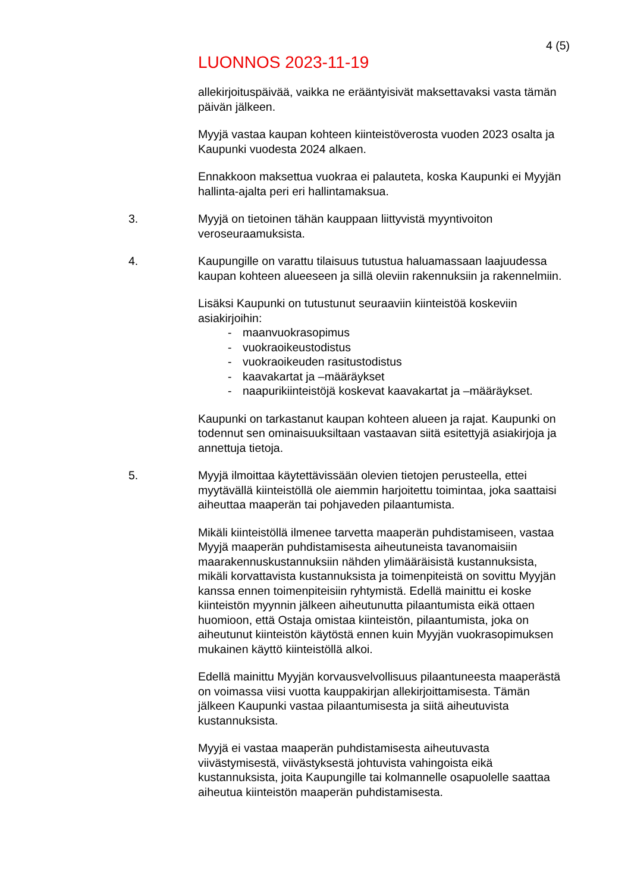4 (5)
LUONNOS 2023-11-19
allekirjoituspäivää, vaikka ne erääntyisivät maksettavaksi vasta tämän päivän jälkeen.
Myyjä vastaa kaupan kohteen kiinteistöverosta vuoden 2023 osalta ja Kaupunki vuodesta 2024 alkaen.
Ennakkoon maksettua vuokraa ei palauteta, koska Kaupunki ei Myyjän hallinta-ajalta peri eri hallintamaksua.
3. Myyjä on tietoinen tähän kauppaan liittyvistä myyntivoiton veroseuraamuksista.
4. Kaupungille on varattu tilaisuus tutustua haluamassaan laajuudessa kaupan kohteen alueeseen ja sillä oleviin rakennuksiin ja rakennelmiin.
Lisäksi Kaupunki on tutustunut seuraaviin kiinteistöä koskeviin asiakirjoihin:
- maanvuokrasopimus
- vuokraoikeustodistus
- vuokraoikeuden rasitustodistus
- kaavakartat ja –määräykset
- naapurikiinteistöjä koskevat kaavakartat ja –määräykset.
Kaupunki on tarkastanut kaupan kohteen alueen ja rajat. Kaupunki on todennut sen ominaisuuksiltaan vastaavan siitä esitettyjä asiakirjoja ja annettuja tietoja.
5. Myyjä ilmoittaa käytettävissään olevien tietojen perusteella, ettei myytävällä kiinteistöllä ole aiemmin harjoitettu toimintaa, joka saattaisi aiheuttaa maaperän tai pohjaveden pilaantumista.
Mikäli kiinteistöllä ilmenee tarvetta maaperän puhdistamiseen, vastaa Myyjä maaperän puhdistamisesta aiheutuneista tavanomaisiin maarakennuskustannuksiin nähden ylimääräisistä kustannuksista, mikäli korvattavista kustannuksista ja toimenpiteistä on sovittu Myyjän kanssa ennen toimenpiteisiin ryhtymistä. Edellä mainittu ei koske kiinteistön myynnin jälkeen aiheutunutta pilaantumista eikä ottaen huomioon, että Ostaja omistaa kiinteistön, pilaantumista, joka on aiheutunut kiinteistön käytöstä ennen kuin Myyjän vuokrasopimuksen mukainen käyttö kiinteistöllä alkoi.
Edellä mainittu Myyjän korvausvelvollisuus pilaantuneesta maaperästä on voimassa viisi vuotta kauppakirjan allekirjoittamisesta. Tämän jälkeen Kaupunki vastaa pilaantumisesta ja siitä aiheutuvista kustannuksista.
Myyjä ei vastaa maaperän puhdistamisesta aiheutuvasta viivästymisestä, viivästyksestä johtuvista vahingoista eikä kustannuksista, joita Kaupungille tai kolmannelle osapuolelle saattaa aiheutua kiinteistön maaperän puhdistamisesta.